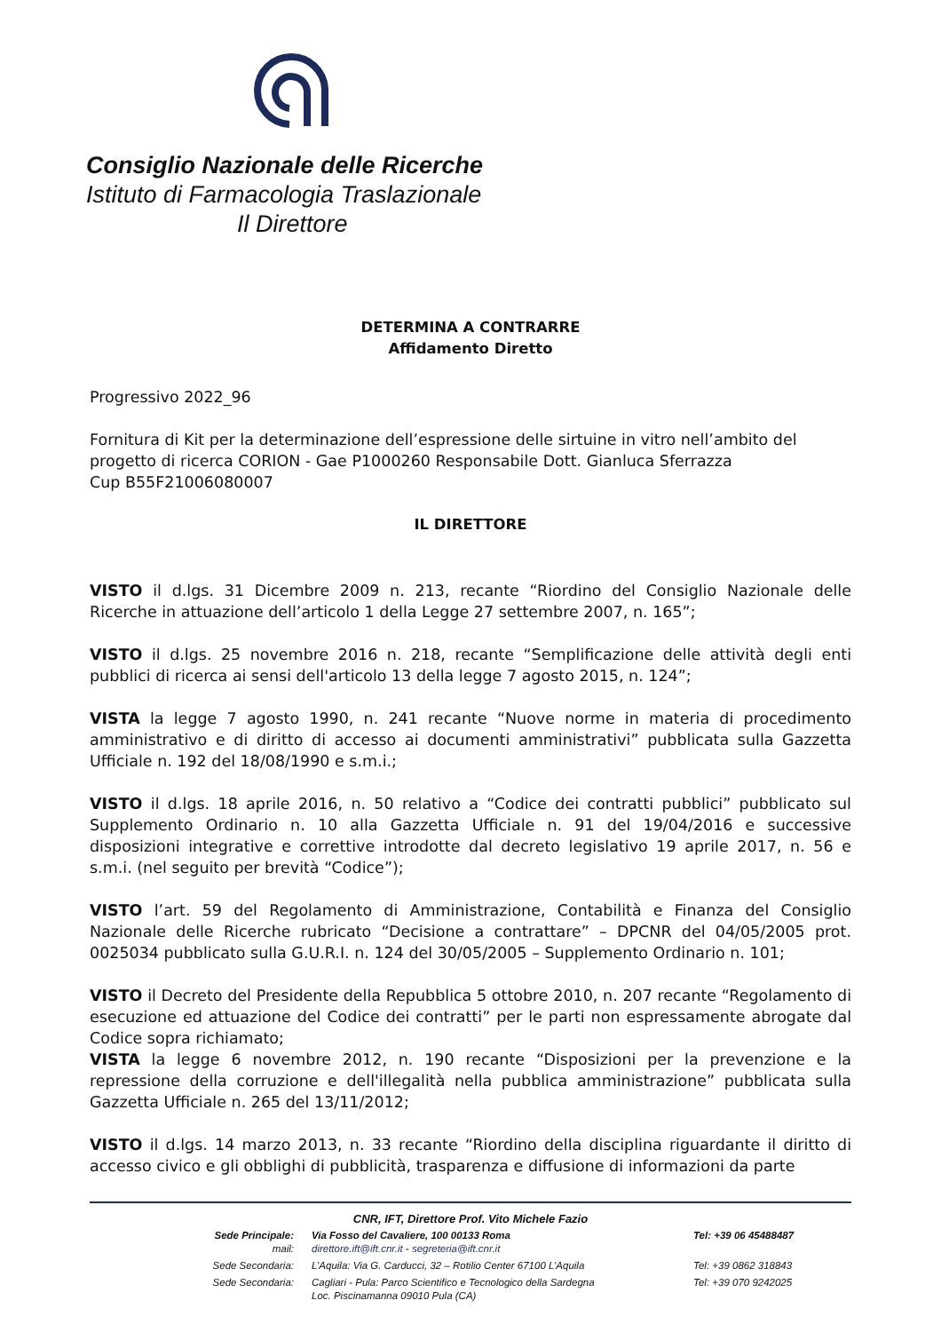Consiglio Nazionale delle Ricerche
Istituto di Farmacologia Traslazionale
Il Direttore
DETERMINA A CONTRARRE
Affidamento Diretto
Progressivo 2022_96
Fornitura di Kit per la determinazione dell’espressione delle sirtuine in vitro nell’ambito del progetto di ricerca CORION - Gae P1000260 Responsabile Dott. Gianluca Sferrazza
Cup B55F21006080007
IL DIRETTORE
VISTO il d.lgs. 31 Dicembre 2009 n. 213, recante “Riordino del Consiglio Nazionale delle Ricerche in attuazione dell’articolo 1 della Legge 27 settembre 2007, n. 165”;
VISTO il d.lgs. 25 novembre 2016 n. 218, recante “Semplificazione delle attività degli enti pubblici di ricerca ai sensi dell'articolo 13 della legge 7 agosto 2015, n. 124”;
VISTA la legge 7 agosto 1990, n. 241 recante “Nuove norme in materia di procedimento amministrativo e di diritto di accesso ai documenti amministrativi” pubblicata sulla Gazzetta Ufficiale n. 192 del 18/08/1990 e s.m.i.;
VISTO il d.lgs. 18 aprile 2016, n. 50 relativo a “Codice dei contratti pubblici” pubblicato sul Supplemento Ordinario n. 10 alla Gazzetta Ufficiale n. 91 del 19/04/2016 e successive disposizioni integrative e correttive introdotte dal decreto legislativo 19 aprile 2017, n. 56 e s.m.i. (nel seguito per brevità “Codice”);
VISTO l’art. 59 del Regolamento di Amministrazione, Contabilità e Finanza del Consiglio Nazionale delle Ricerche rubricato “Decisione a contrattare” – DPCNR del 04/05/2005 prot. 0025034 pubblicato sulla G.U.R.I. n. 124 del 30/05/2005 – Supplemento Ordinario n. 101;
VISTO il Decreto del Presidente della Repubblica 5 ottobre 2010, n. 207 recante “Regolamento di esecuzione ed attuazione del Codice dei contratti” per le parti non espressamente abrogate dal Codice sopra richiamato;
VISTA la legge 6 novembre 2012, n. 190 recante “Disposizioni per la prevenzione e la repressione della corruzione e dell'illegalità nella pubblica amministrazione” pubblicata sulla Gazzetta Ufficiale n. 265 del 13/11/2012;
VISTO il d.lgs. 14 marzo 2013, n. 33 recante “Riordino della disciplina riguardante il diritto di accesso civico e gli obblighi di pubblicità, trasparenza e diffusione di informazioni da parte
CNR, IFT, Direttore Prof. Vito Michele Fazio
Sede Principale:
mail:
Via Fosso del Cavaliere, 100 00133 Roma
direttore.ift@ift.cnr.it - segreteria@ift.cnr.it
Tel: +39 06 45488487
Sede Secondaria:
L’Aquila: Via G. Carducci, 32 – Rotilio Center 67100 L’Aquila Tel: +39 0862 318843
Sede Secondaria:
Cagliari - Pula: Parco Scientifico e Tecnologico della Sardegna
Loc. Piscinamanna 09010 Pula (CA)
Tel: +39 070 9242025